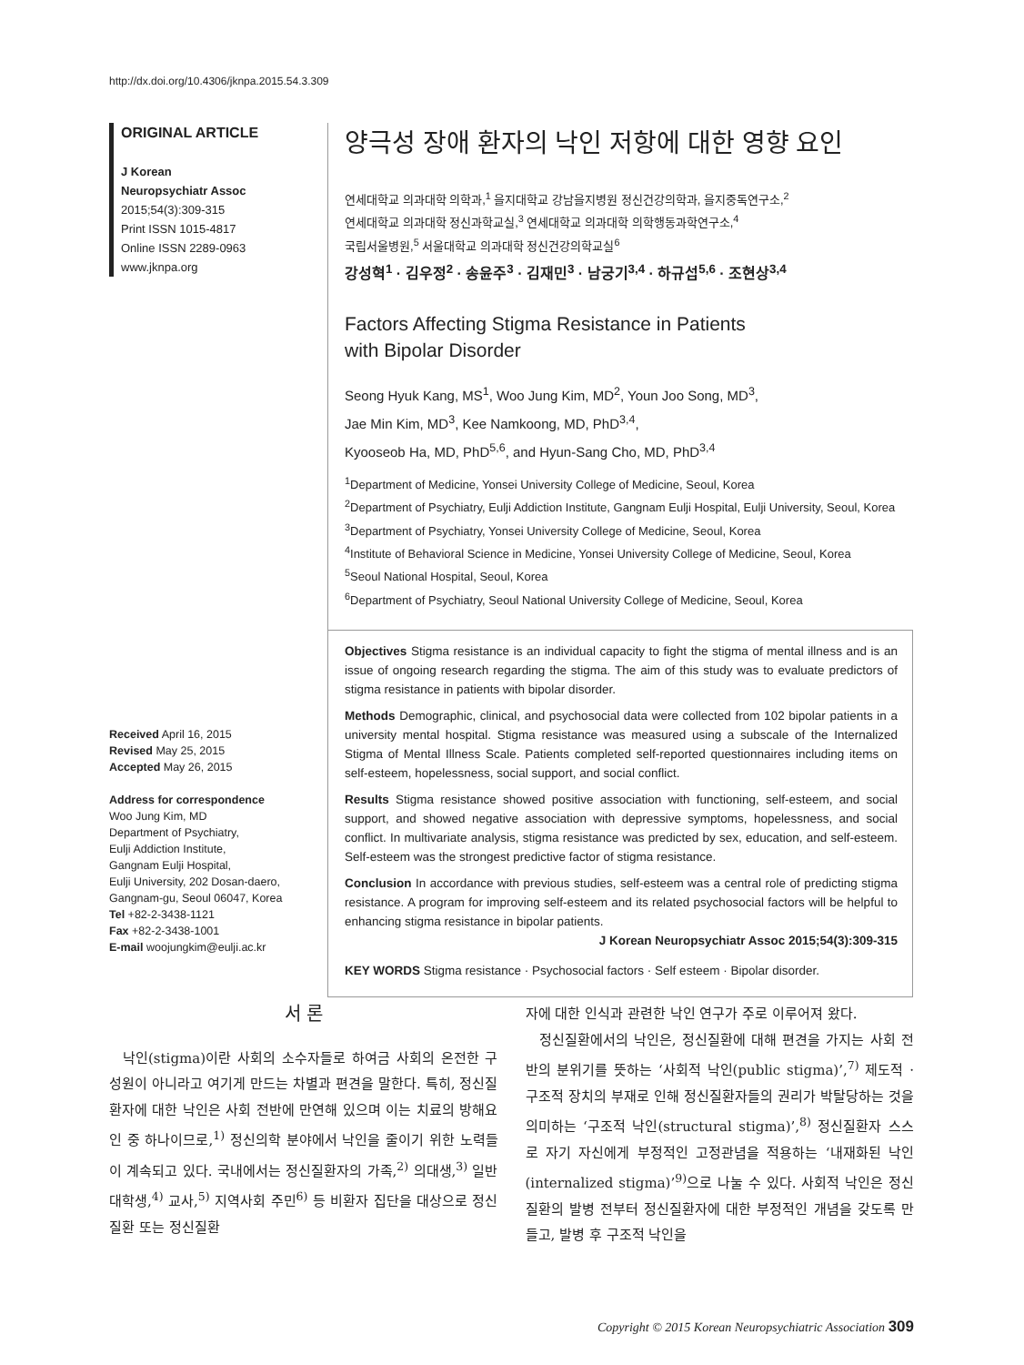http://dx.doi.org/10.4306/jknpa.2015.54.3.309
ORIGINAL ARTICLE
J Korean
Neuropsychiatr Assoc
2015;54(3):309-315
Print ISSN 1015-4817
Online ISSN 2289-0963
www.jknpa.org
Received April 16, 2015
Revised May 25, 2015
Accepted May 26, 2015
Address for correspondence
Woo Jung Kim, MD
Department of Psychiatry,
Eulji Addiction Institute,
Gangnam Eulji Hospital,
Eulji University, 202 Dosan-daero,
Gangnam-gu, Seoul 06047, Korea
Tel +82-2-3438-1121
Fax +82-2-3438-1001
E-mail woojungkim@eulji.ac.kr
양극성 장애 환자의 낙인 저항에 대한 영향 요인
연세대학교 의과대학 의학과,<sup>1</sup> 을지대학교 강남을지병원 정신건강의학과, 을지중독연구소,<sup>2</sup>
연세대학교 의과대학 정신과학교실,<sup>3</sup> 연세대학교 의과대학 의학행동과학연구소,<sup>4</sup>
국립서울병원,<sup>5</sup> 서울대학교 의과대학 정신건강의학교실<sup>6</sup>
강성혁<sup>1</sup> · 김우정<sup>2</sup> · 송윤주<sup>3</sup> · 김재민<sup>3</sup> · 남궁기<sup>3,4</sup> · 하규섭<sup>5,6</sup> · 조현상<sup>3,4</sup>
Factors Affecting Stigma Resistance in Patients
with Bipolar Disorder
Seong Hyuk Kang, MS<sup>1</sup>, Woo Jung Kim, MD<sup>2</sup>, Youn Joo Song, MD<sup>3</sup>,
Jae Min Kim, MD<sup>3</sup>, Kee Namkoong, MD, PhD<sup>3,4</sup>,
Kyooseob Ha, MD, PhD<sup>5,6</sup>, and Hyun-Sang Cho, MD, PhD<sup>3,4</sup>
<sup>1</sup> Department of Medicine, Yonsei University College of Medicine, Seoul, Korea
<sup>2</sup> Department of Psychiatry, Eulji Addiction Institute, Gangnam Eulji Hospital, Eulji University, Seoul, Korea
<sup>3</sup> Department of Psychiatry, Yonsei University College of Medicine, Seoul, Korea
<sup>4</sup> Institute of Behavioral Science in Medicine, Yonsei University College of Medicine, Seoul, Korea
<sup>5</sup> Seoul National Hospital, Seoul, Korea
<sup>6</sup> Department of Psychiatry, Seoul National University College of Medicine, Seoul, Korea
Objectives Stigma resistance is an individual capacity to fight the stigma of mental illness and is an issue of ongoing research regarding the stigma. The aim of this study was to evaluate predictors of stigma resistance in patients with bipolar disorder.
Methods Demographic, clinical, and psychosocial data were collected from 102 bipolar patients in a university mental hospital. Stigma resistance was measured using a subscale of the Internalized Stigma of Mental Illness Scale. Patients completed self-reported questionnaires including items on self-esteem, hopelessness, social support, and social conflict.
Results Stigma resistance showed positive association with functioning, self-esteem, and social support, and showed negative association with depressive symptoms, hopelessness, and social conflict. In multivariate analysis, stigma resistance was predicted by sex, education, and self-esteem. Self-esteem was the strongest predictive factor of stigma resistance.
Conclusion In accordance with previous studies, self-esteem was a central role of predicting stigma resistance. A program for improving self-esteem and its related psychosocial factors will be helpful to enhancing stigma resistance in bipolar patients.
J Korean Neuropsychiatr Assoc 2015;54(3):309-315
KEY WORDS Stigma resistance · Psychosocial factors · Self esteem · Bipolar disorder.
서 론
낙인(stigma)이란 사회의 소수자들로 하여금 사회의 온전한 구성원이 아니라고 여기게 만드는 차별과 편견을 말한다. 특히, 정신질환자에 대한 낙인은 사회 전반에 만연해 있으며 이는 치료의 방해요인 중 하나이므로,<sup>1)</sup> 정신의학 분야에서 낙인을 줄이기 위한 노력들이 계속되고 있다. 국내에서는 정신질환자의 가족,<sup>2)</sup> 의대생,<sup>3)</sup> 일반 대학생,<sup>4)</sup> 교사,<sup>5)</sup> 지역사회 주민<sup>6)</sup> 등 비환자 집단을 대상으로 정신질환 또는 정신질환
자에 대한 인식과 관련한 낙인 연구가 주로 이루어져 왔다.
정신질환에서의 낙인은, 정신질환에 대해 편견을 가지는 사회 전반의 분위기를 뜻하는 ‘사회적 낙인(public stigma)’,<sup>7)</sup> 제도적 · 구조적 장치의 부재로 인해 정신질환자들의 권리가 박탈당하는 것을 의미하는 ‘구조적 낙인(structural stigma)’,<sup>8)</sup> 정신질환자 스스로 자기 자신에게 부정적인 고정관념을 적용하는 ‘내재화된 낙인(internalized stigma)’<sup>9)</sup>으로 나눌 수 있다. 사회적 낙인은 정신질환의 발병 전부터 정신질환자에 대한 부정적인 개념을 갖도록 만들고, 발병 후 구조적 낙인을
Copyright © 2015 Korean Neuropsychiatric Association 309